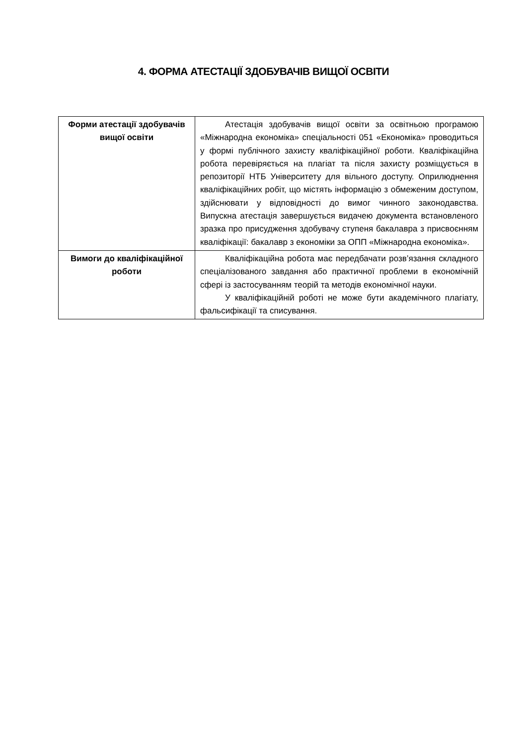4. ФОРМА АТЕСТАЦІЇ ЗДОБУВАЧІВ ВИЩОЇ ОСВІТИ
| Форми атестації здобувачів вищої освіти | Атестація здобувачів вищої освіти за освітньою програмою «Міжнародна економіка» спеціальності 051 «Економіка» проводиться у формі публічного захисту кваліфікаційної роботи. Кваліфікаційна робота перевіряється на плагіат та після захисту розміщується в репозиторії НТБ Університету для вільного доступу. Оприлюднення кваліфікаційних робіт, що містять інформацію з обмеженим доступом, здійснювати у відповідності до вимог чинного законодавства. Випускна атестація завершується видачею документа встановленого зразка про присудження здобувачу ступеня бакалавра з присвоєнням кваліфікації: бакалавр з економіки за ОПП «Міжнародна економіка». |
| Вимоги до кваліфікаційної роботи | Кваліфікаційна робота має передбачати розв’язання складного спеціалізованого завдання або практичної проблеми в економічній сфері із застосуванням теорій та методів економічної науки. У кваліфікаційній роботі не може бути академічного плагіату, фальсифікації та списування. |